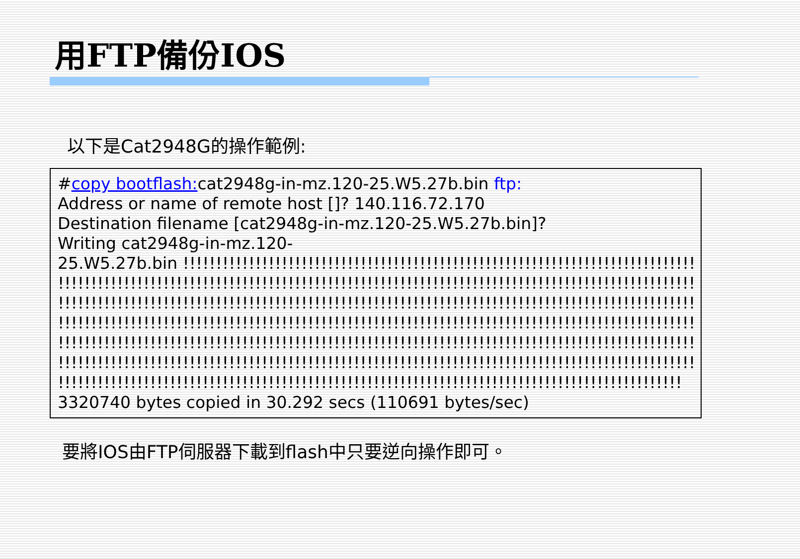用FTP備份IOS
以下是Cat2948G的操作範例:
#copy bootflash: cat2948g-in-mz.120-25.W5.27b.bin ftp:
Address or name of remote host []? 140.116.72.170
Destination filename [cat2948g-in-mz.120-25.W5.27b.bin]?
Writing cat2948g-in-mz.120-
25.W5.27b.bin !!!!!!!!!!!!!!!!!!!!!!!!!!!!!!!!!!!!!!!!!!!!!!!!!!!!!!!!!!!!!!!!!!!!!!!!!!!!!!!
!!!!!!!!!!!!!!!!!!!!!!!!!!!!!!!!!!!!!!!!!!!!!!!!!!!!!!!!!!!!!!!!!!!!!!!!!!!!!!!!!!!!!!!!!!!!!!!!!!!!!!
!!!!!!!!!!!!!!!!!!!!!!!!!!!!!!!!!!!!!!!!!!!!!!!!!!!!!!!!!!!!!!!!!!!!!!!!!!!!!!!!!!!!!!!!!!!!!!!!!!!!!!
!!!!!!!!!!!!!!!!!!!!!!!!!!!!!!!!!!!!!!!!!!!!!!!!!!!!!!!!!!!!!!!!!!!!!!!!!!!!!!!!!!!!!!!!!!!!!!!!!!!!!!
!!!!!!!!!!!!!!!!!!!!!!!!!!!!!!!!!!!!!!!!!!!!!!!!!!!!!!!!!!!!!!!!!!!!!!!!!!!!!!!!!!!!!!!!!!!!!!!!!!!!!!
!!!!!!!!!!!!!!!!!!!!!!!!!!!!!!!!!!!!!!!!!!!!!!!!!!!!!!!!!!!!!!!!!!!!!!!!!!!!!!!!!!!!!!!!!!!!!!!!!!!!!!
!!!!!!!!!!!!!!!!!!!!!!!!!!!!!!!!!!!!!!!!!!!!!!!!!!!!!!!!!!!!!!!!!!!!!!!!!!!!!!!!!!!!!!!!!!!!!!!
3320740 bytes copied in 30.292 secs (110691 bytes/sec)
要將IOS由FTP伺服器下載到flash中只要逆向操作即可。